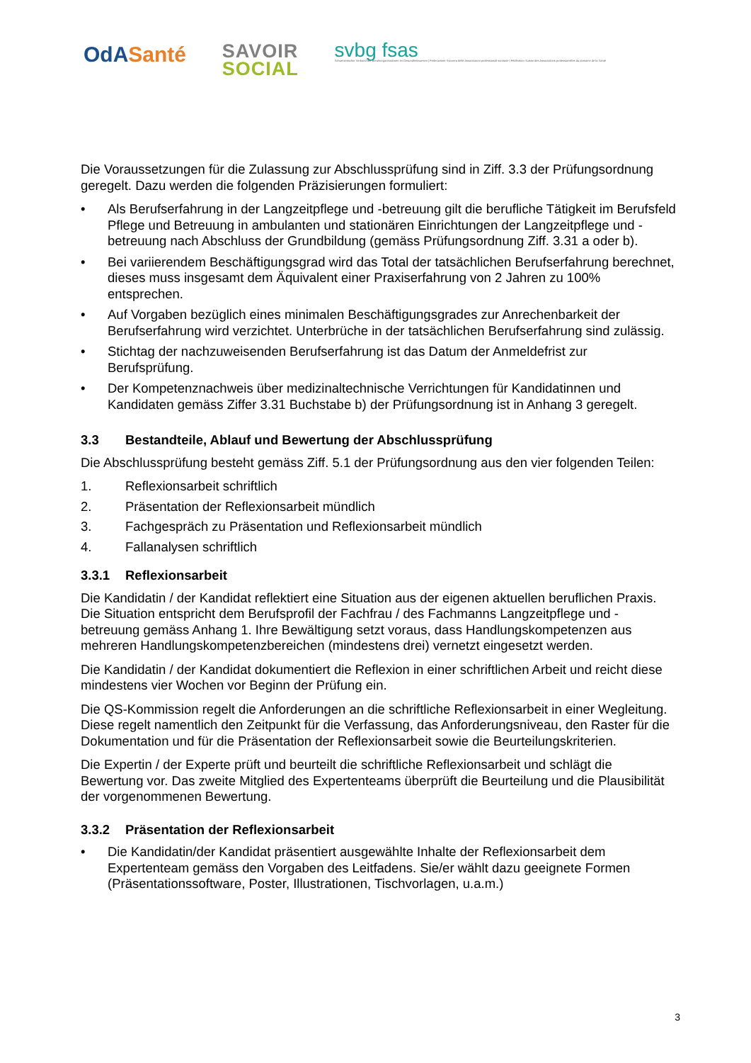OdA Santé
SAVOIR
SOCIAL
svbg fsas
Schweizerischer Verband der Berufsorganisationen im Gesundheitswesen | Federazione Svizzera delle Associazioni professionali sanitarie | Fédération Suisse des Associations professionelles du domaine de la Santé
Die Voraussetzungen für die Zulassung zur Abschlussprüfung sind in Ziff. 3.3 der Prüfungsordnung geregelt. Dazu werden die folgenden Präzisierungen formuliert:
• Als Berufserfahrung in der Langzeitpflege und -betreuung gilt die berufliche Tätigkeit im Berufsfeld Pflege und Betreuung in ambulanten und stationären Einrichtungen der Langzeitpflege und -betreuung nach Abschluss der Grundbildung (gemäss Prüfungsordnung Ziff. 3.31 a oder b).
• Bei variierendem Beschäftigungsgrad wird das Total der tatsächlichen Berufserfahrung berechnet, dieses muss insgesamt dem Äquivalent einer Praxiserfahrung von 2 Jahren zu 100% entsprechen.
• Auf Vorgaben bezüglich eines minimalen Beschäftigungsgrades zur Anrechenbarkeit der Berufserfahrung wird verzichtet. Unterbrüche in der tatsächlichen Berufserfahrung sind zulässig.
• Stichtag der nachzuweisenden Berufserfahrung ist das Datum der Anmeldefrist zur Berufsprüfung.
• Der Kompetenznachweis über medizinaltechnische Verrichtungen für Kandidatinnen und Kandidaten gemäss Ziffer 3.31 Buchstabe b) der Prüfungsordnung ist in Anhang 3 geregelt.
3.3 Bestandteile, Ablauf und Bewertung der Abschlussprüfung
Die Abschlussprüfung besteht gemäss Ziff. 5.1 der Prüfungsordnung aus den vier folgenden Teilen:
1. Reflexionsarbeit schriftlich
2. Präsentation der Reflexionsarbeit mündlich
3. Fachgespräch zu Präsentation und Reflexionsarbeit mündlich
4. Fallanalysen schriftlich
3.3.1 Reflexionsarbeit
Die Kandidatin / der Kandidat reflektiert eine Situation aus der eigenen aktuellen beruflichen Praxis. Die Situation entspricht dem Berufsprofil der Fachfrau / des Fachmanns Langzeitpflege und -betreuung gemäss Anhang 1. Ihre Bewältigung setzt voraus, dass Handlungskompetenzen aus mehreren Handlungskompetenzbereichen (mindestens drei) vernetzt eingesetzt werden.
Die Kandidatin / der Kandidat dokumentiert die Reflexion in einer schriftlichen Arbeit und reicht diese mindestens vier Wochen vor Beginn der Prüfung ein.
Die QS-Kommission regelt die Anforderungen an die schriftliche Reflexionsarbeit in einer Wegleitung. Diese regelt namentlich den Zeitpunkt für die Verfassung, das Anforderungsniveau, den Raster für die Dokumentation und für die Präsentation der Reflexionsarbeit sowie die Beurteilungskriterien.
Die Expertin / der Experte prüft und beurteilt die schriftliche Reflexionsarbeit und schlägt die Bewertung vor. Das zweite Mitglied des Expertenteams überprüft die Beurteilung und die Plausibilität der vorgenommenen Bewertung.
3.3.2 Präsentation der Reflexionsarbeit
• Die Kandidatin/der Kandidat präsentiert ausgewählte Inhalte der Reflexionsarbeit dem Expertenteam gemäss den Vorgaben des Leitfadens. Sie/er wählt dazu geeignete Formen (Präsentationssoftware, Poster, Illustrationen, Tischvorlagen, u.a.m.)
3